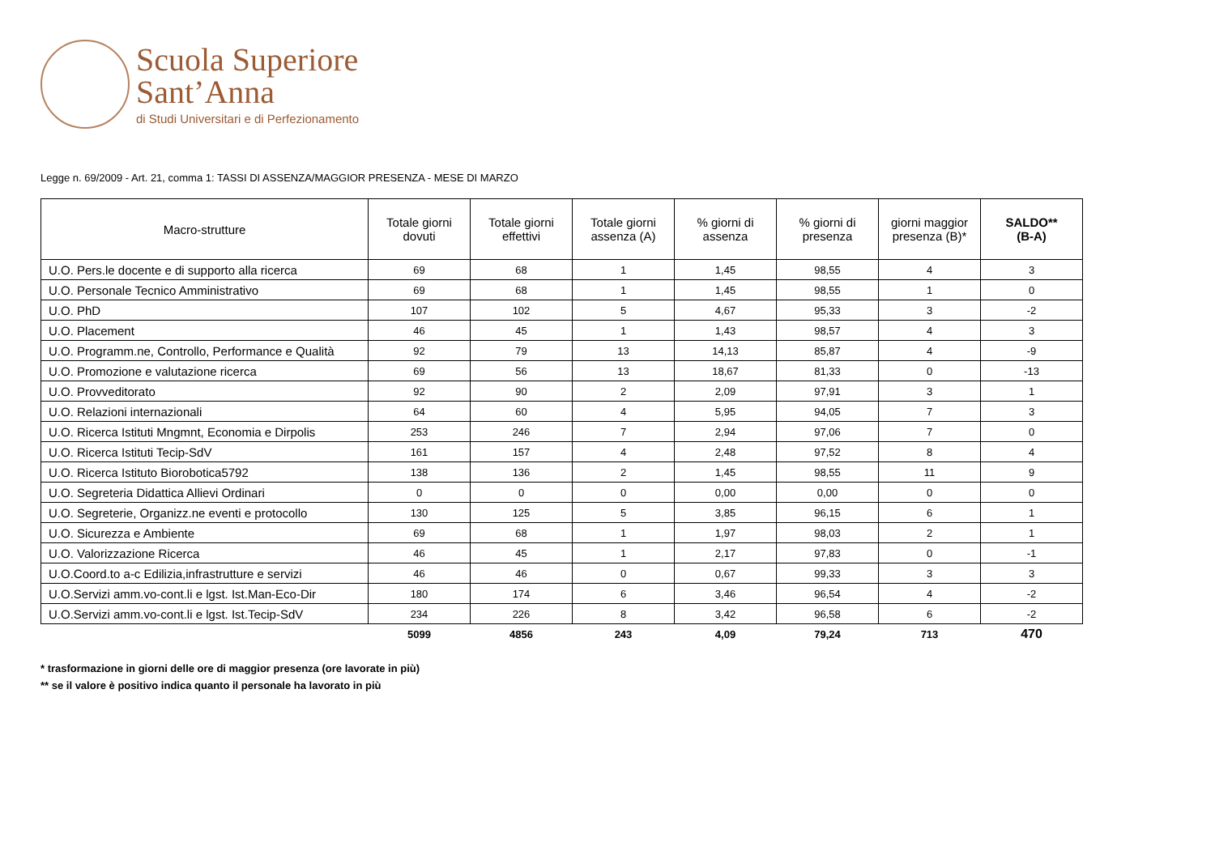Scuola Superiore
Sant’Anna
di Studi Universitari e di Perfezionamento
Legge n. 69/2009 - Art. 21, comma 1: TASSI DI ASSENZA/MAGGIOR PRESENZA - MESE DI MARZO
| Macro-strutture | Totale giorni dovuti | Totale giorni effettivi | Totale giorni assenza (A) | % giorni di assenza | % giorni di presenza | giorni maggior presenza (B)* | SALDO** (B-A) |
| --- | --- | --- | --- | --- | --- | --- | --- |
| U.O. Pers.le docente e di supporto alla ricerca | 69 | 68 | 1 | 1,45 | 98,55 | 4 | 3 |
| U.O. Personale Tecnico Amministrativo | 69 | 68 | 1 | 1,45 | 98,55 | 1 | 0 |
| U.O. PhD | 107 | 102 | 5 | 4,67 | 95,33 | 3 | -2 |
| U.O. Placement | 46 | 45 | 1 | 1,43 | 98,57 | 4 | 3 |
| U.O. Programm.ne, Controllo, Performance e Qualità | 92 | 79 | 13 | 14,13 | 85,87 | 4 | -9 |
| U.O. Promozione e valutazione ricerca | 69 | 56 | 13 | 18,67 | 81,33 | 0 | -13 |
| U.O. Provveditorato | 92 | 90 | 2 | 2,09 | 97,91 | 3 | 1 |
| U.O. Relazioni internazionali | 64 | 60 | 4 | 5,95 | 94,05 | 7 | 3 |
| U.O. Ricerca Istituti Mngmnt, Economia e Dirpolis | 253 | 246 | 7 | 2,94 | 97,06 | 7 | 0 |
| U.O. Ricerca Istituti Tecip-SdV | 161 | 157 | 4 | 2,48 | 97,52 | 8 | 4 |
| U.O. Ricerca Istituto Biorobotica5792 | 138 | 136 | 2 | 1,45 | 98,55 | 11 | 9 |
| U.O. Segreteria Didattica Allievi Ordinari | 0 | 0 | 0 | 0,00 | 0,00 | 0 | 0 |
| U.O. Segreterie, Organizz.ne eventi e protocollo | 130 | 125 | 5 | 3,85 | 96,15 | 6 | 1 |
| U.O. Sicurezza e Ambiente | 69 | 68 | 1 | 1,97 | 98,03 | 2 | 1 |
| U.O. Valorizzazione Ricerca | 46 | 45 | 1 | 2,17 | 97,83 | 0 | -1 |
| U.O.Coord.to a-c Edilizia,infrastrutture e servizi | 46 | 46 | 0 | 0,67 | 99,33 | 3 | 3 |
| U.O.Servizi amm.vo-cont.li e lgst. Ist.Man-Eco-Dir | 180 | 174 | 6 | 3,46 | 96,54 | 4 | -2 |
| U.O.Servizi amm.vo-cont.li e lgst. Ist.Tecip-SdV | 234 | 226 | 8 | 3,42 | 96,58 | 6 | -2 |
| | 5099 | 4856 | 243 | 4,09 | 79,24 | 713 | 470 |
* trasformazione in giorni delle ore di maggior presenza (ore lavorate in più)
** se il valore è positivo indica quanto il personale ha lavorato in più